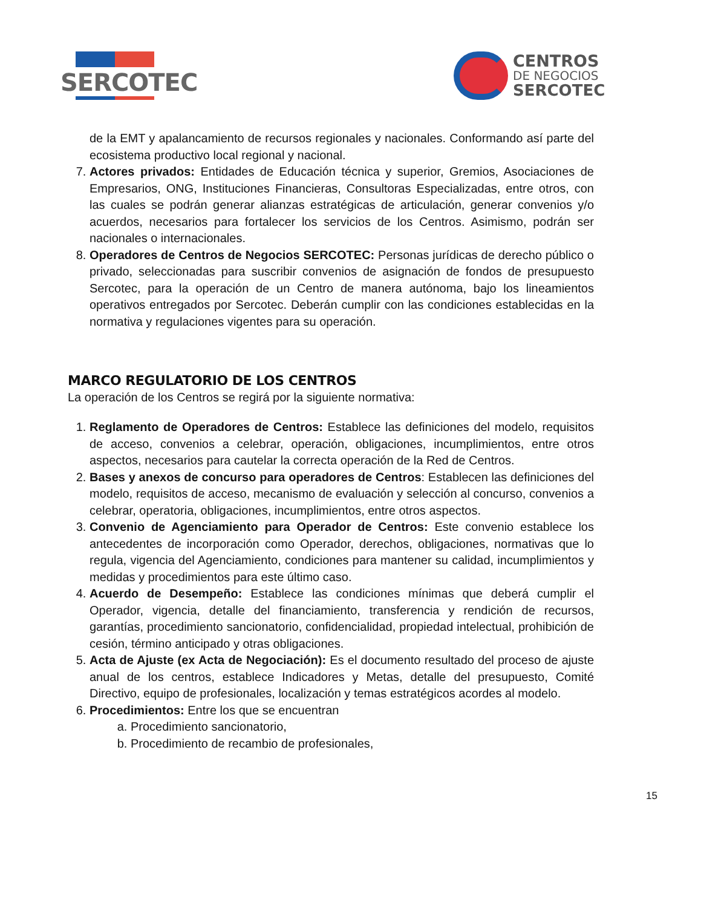SERCOTEC
CENTROS
DE NEGOCIOS
SERCOTEC
de la EMT y apalancamiento de recursos regionales y nacionales. Conformando así parte del ecosistema productivo local regional y nacional.
7. Actores privados: Entidades de Educación técnica y superior, Gremios, Asociaciones de Empresarios, ONG, Instituciones Financieras, Consultoras Especializadas, entre otros, con las cuales se podrán generar alianzas estratégicas de articulación, generar convenios y/o acuerdos, necesarios para fortalecer los servicios de los Centros. Asimismo, podrán ser nacionales o internacionales.
8. Operadores de Centros de Negocios SERCOTEC: Personas jurídicas de derecho público o privado, seleccionadas para suscribir convenios de asignación de fondos de presupuesto Sercotec, para la operación de un Centro de manera autónoma, bajo los lineamientos operativos entregados por Sercotec. Deberán cumplir con las condiciones establecidas en la normativa y regulaciones vigentes para su operación.
MARCO REGULATORIO DE LOS CENTROS
La operación de los Centros se regirá por la siguiente normativa:
1. Reglamento de Operadores de Centros: Establece las definiciones del modelo, requisitos de acceso, convenios a celebrar, operación, obligaciones, incumplimientos, entre otros aspectos, necesarios para cautelar la correcta operación de la Red de Centros.
2. Bases y anexos de concurso para operadores de Centros: Establecen las definiciones del modelo, requisitos de acceso, mecanismo de evaluación y selección al concurso, convenios a celebrar, operatoria, obligaciones, incumplimientos, entre otros aspectos.
3. Convenio de Agenciamiento para Operador de Centros: Este convenio establece los antecedentes de incorporación como Operador, derechos, obligaciones, normativas que lo regula, vigencia del Agenciamiento, condiciones para mantener su calidad, incumplimientos y medidas y procedimientos para este último caso.
4. Acuerdo de Desempeño: Establece las condiciones mínimas que deberá cumplir el Operador, vigencia, detalle del financiamiento, transferencia y rendición de recursos, garantías, procedimiento sancionatorio, confidencialidad, propiedad intelectual, prohibición de cesión, término anticipado y otras obligaciones.
5. Acta de Ajuste (ex Acta de Negociación): Es el documento resultado del proceso de ajuste anual de los centros, establece Indicadores y Metas, detalle del presupuesto, Comité Directivo, equipo de profesionales, localización y temas estratégicos acordes al modelo.
6. Procedimientos: Entre los que se encuentran
a. Procedimiento sancionatorio,
b. Procedimiento de recambio de profesionales,
15